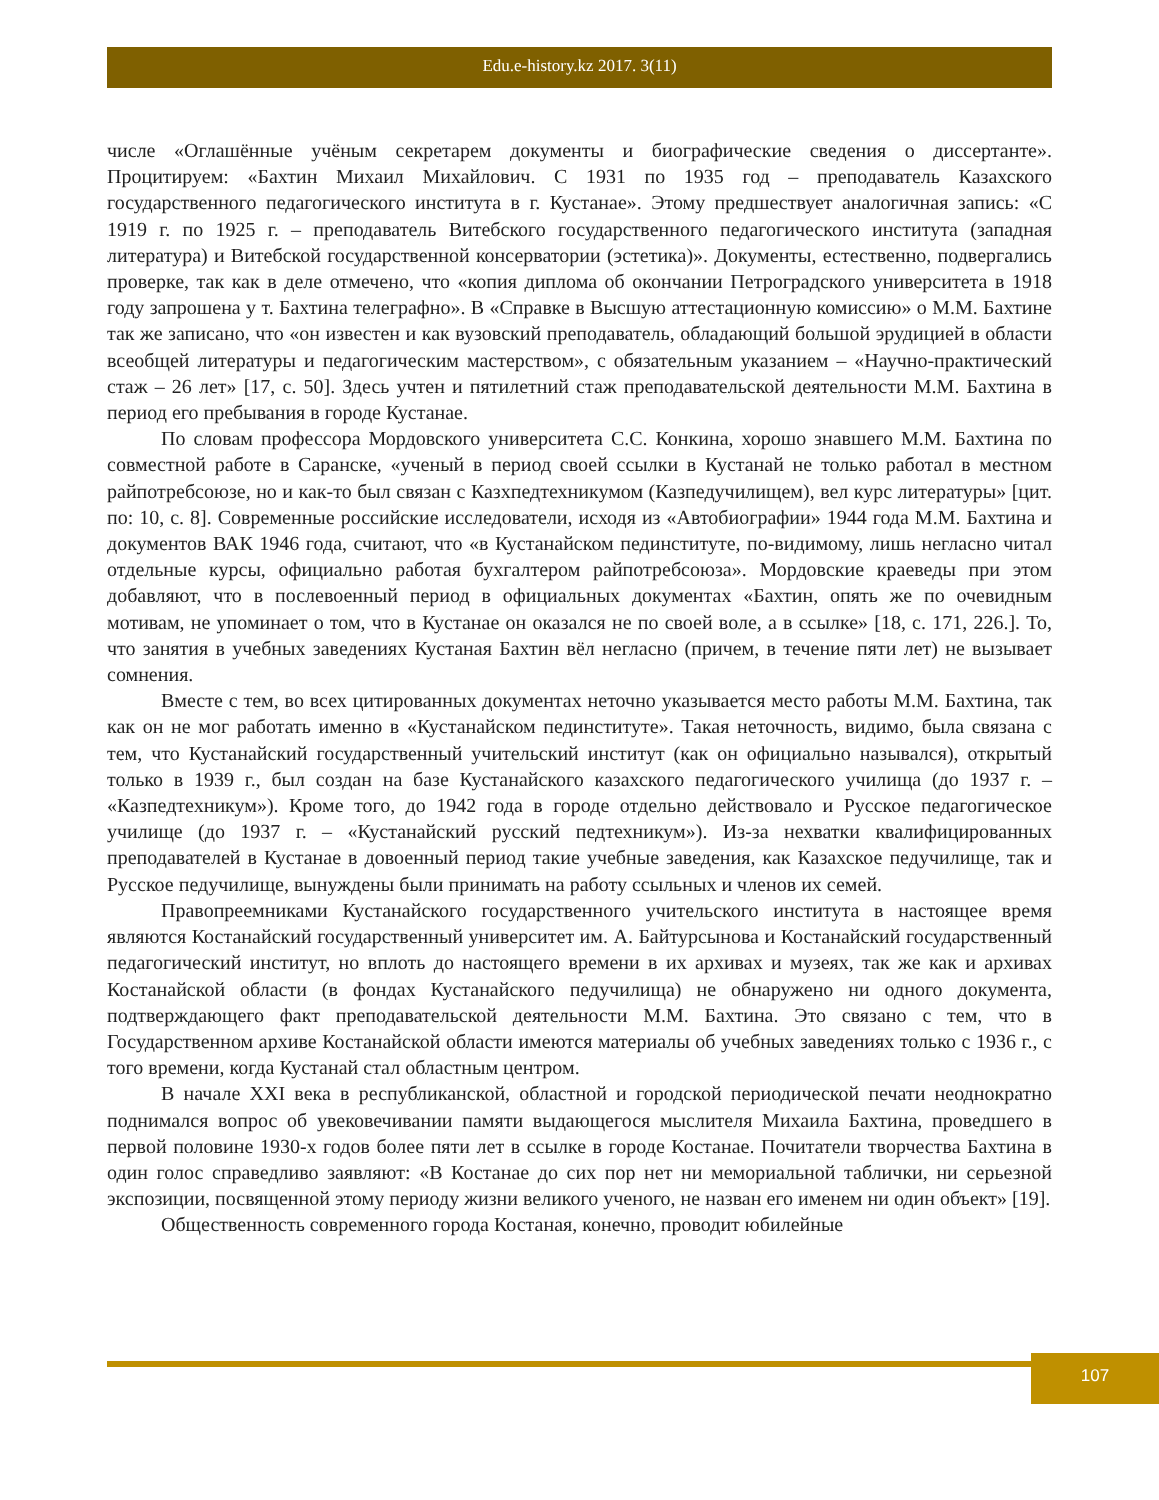Edu.e-history.kz 2017. 3(11)
числе «Оглашённые учёным секретарем документы и биографические сведения о диссертанте». Процитируем: «Бахтин Михаил Михайлович. С 1931 по 1935 год – преподаватель Казахского государственного педагогического института в г. Кустанае». Этому предшествует аналогичная запись: «С 1919 г. по 1925 г. – преподаватель Витебского государственного педагогического института (западная литература) и Витебской государственной консерватории (эстетика)». Документы, естественно, подвергались проверке, так как в деле отмечено, что «копия диплома об окончании Петроградского университета в 1918 году запрошена у т. Бахтина телеграфно». В «Справке в Высшую аттестационную комиссию» о М.М. Бахтине так же записано, что «он известен и как вузовский преподаватель, обладающий большой эрудицией в области всеобщей литературы и педагогическим мастерством», с обязательным указанием – «Научно-практический стаж – 26 лет» [17, с. 50]. Здесь учтен и пятилетний стаж преподавательской деятельности М.М. Бахтина в период его пребывания в городе Кустанае.
По словам профессора Мордовского университета С.С. Конкина, хорошо знавшего М.М. Бахтина по совместной работе в Саранске, «ученый в период своей ссылки в Кустанай не только работал в местном райпотребсоюзе, но и как-то был связан с Казхпедтехникумом (Казпедучилищем), вел курс литературы» [цит. по: 10, с. 8]. Современные российские исследователи, исходя из «Автобиографии» 1944 года М.М. Бахтина и документов ВАК 1946 года, считают, что «в Кустанайском пединституте, по-видимому, лишь негласно читал отдельные курсы, официально работая бухгалтером райпотребсоюза». Мордовские краеведы при этом добавляют, что в послевоенный период в официальных документах «Бахтин, опять же по очевидным мотивам, не упоминает о том, что в Кустанае он оказался не по своей воле, а в ссылке» [18, с. 171, 226.]. То, что занятия в учебных заведениях Кустаная Бахтин вёл негласно (причем, в течение пяти лет) не вызывает сомнения.
Вместе с тем, во всех цитированных документах неточно указывается место работы М.М. Бахтина, так как он не мог работать именно в «Кустанайском пединституте». Такая неточность, видимо, была связана с тем, что Кустанайский государственный учительский институт (как он официально назывался), открытый только в 1939 г., был создан на базе Кустанайского казахского педагогического училища (до 1937 г. – «Казпедтехникум»). Кроме того, до 1942 года в городе отдельно действовало и Русское педагогическое училище (до 1937 г. – «Кустанайский русский педтехникум»). Из-за нехватки квалифицированных преподавателей в Кустанае в довоенный период такие учебные заведения, как Казахское педучилище, так и Русское педучилище, вынуждены были принимать на работу ссыльных и членов их семей.
Правопреемниками Кустанайского государственного учительского института в настоящее время являются Костанайский государственный университет им. А. Байтурсынова и Костанайский государственный педагогический институт, но вплоть до настоящего времени в их архивах и музеях, так же как и архивах Костанайской области (в фондах Кустанайского педучилища) не обнаружено ни одного документа, подтверждающего факт преподавательской деятельности М.М. Бахтина. Это связано с тем, что в Государственном архиве Костанайской области имеются материалы об учебных заведениях только с 1936 г., с того времени, когда Кустанай стал областным центром.
В начале XXI века в республиканской, областной и городской периодической печати неоднократно поднимался вопрос об увековечивании памяти выдающегося мыслителя Михаила Бахтина, проведшего в первой половине 1930-х годов более пяти лет в ссылке в городе Костанае. Почитатели творчества Бахтина в один голос справедливо заявляют: «В Костанае до сих пор нет ни мемориальной таблички, ни серьезной экспозиции, посвященной этому периоду жизни великого ученого, не назван его именем ни один объект» [19].
Общественность современного города Костаная, конечно, проводит юбилейные
107